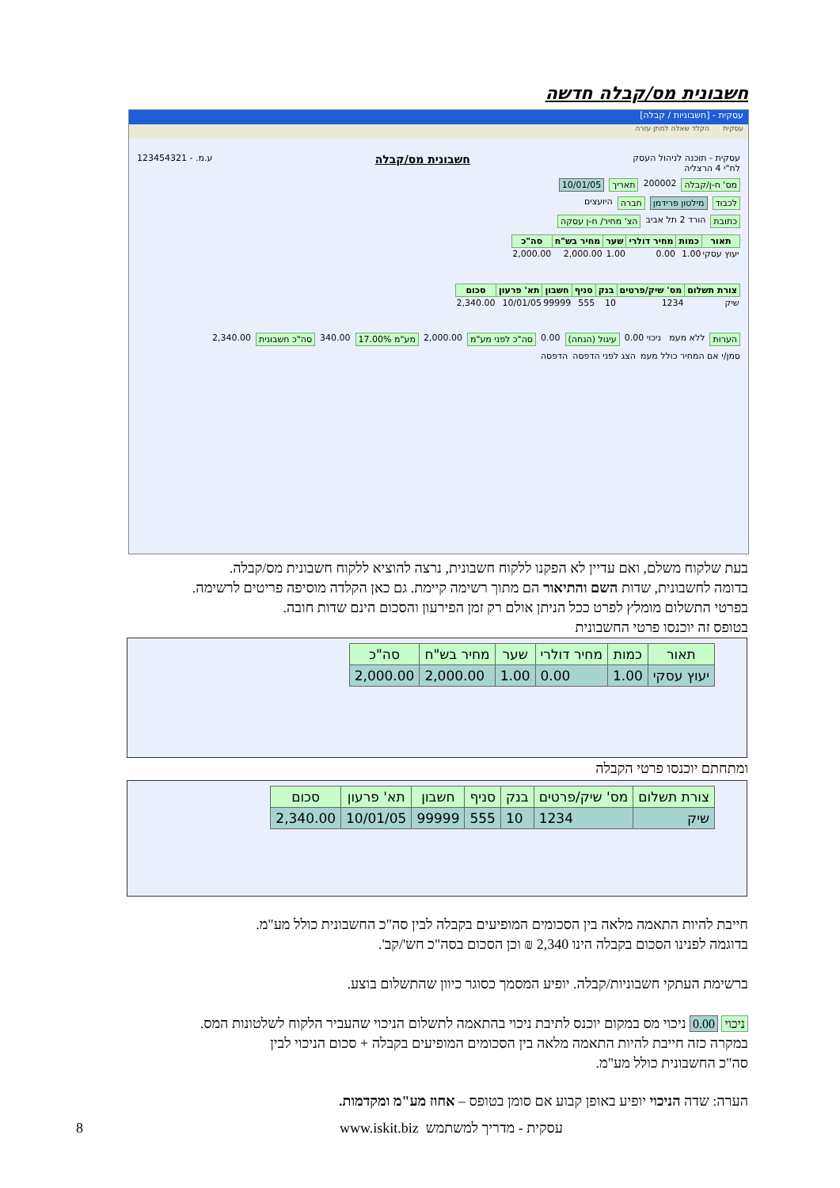חשבונית מס/קבלה חדשה
עסקית - [חשבוניות / קבלה]
עסקית הקלד שאלה למתן עזרה
עסקית - תוכנה לניהול העסק
לח"י 4 הרצליה חשבונית מס/קבלה ע.מ. - 123454321
מס' ח-ן/קבלה 200002 תאריך 10/01/05
לכבוד מילטון פרידמן חברה היועצים
כתובת הורד 2 תל אביב הצ' מחיר/ ח-ן עסקה
| תאור | כמות | מחיר דולרי | שער | מחיר בש"ח | סה"כ |
| --- | --- | --- | --- | --- | --- |
| יעוץ עסקי | 1.00 | 0.00 | 1.00 | 2,000.00 | 2,000.00 |
| צורת תשלום | מס' שיק/פרטים | בנק | סניף | חשבון | תא' פרעון | סכום |
| --- | --- | --- | --- | --- | --- | --- |
| שיק | 1234 | 10 | 555 | 99999 | 10/01/05 | 2,340.00 |
הערות ללא מעמ ניכוי 0.00 עיגול (הנחה) 0.00 סה"כ לפני מע"מ 2,000.00 מע"מ 17.00% 340.00 סה"כ חשבונית 2,340.00
סמן/י אם המחיר כולל מעמ הצג לפני הדפסה הדפסה
בעת שלקוח משלם, ואם עדיין לא הפקנו ללקוח חשבונית, נרצה להוציא ללקוח חשבונית מס/קבלה.
בדומה לחשבונית, שדות השם והתיאור הם מתוך רשימה קיימת. גם כאן הקלדה מוסיפה פריטים לרשימה.
בפרטי התשלום מומלץ לפרט ככל הניתן אולם רק זמן הפירעון והסכום הינם שדות חובה.
בטופס זה יוכנסו פרטי החשבונית
| תאור | כמות | מחיר דולרי | שער | מחיר בש"ח | סה"כ |
| --- | --- | --- | --- | --- | --- |
| יעוץ עסקי | 1.00 | 0.00 | 1.00 | 2,000.00 | 2,000.00 |
ומתחתם יוכנסו פרטי הקבלה
| צורת תשלום | מס' שיק/פרטים | בנק | סניף | חשבון | תא' פרעון | סכום |
| --- | --- | --- | --- | --- | --- | --- |
| שיק | 1234 | 10 | 555 | 99999 | 10/01/05 | 2,340.00 |
חייבת להיות התאמה מלאה בין הסכומים המופיעים בקבלה לבין סה"כ החשבונית כולל מע"מ.
בדוגמה לפנינו הסכום בקבלה הינו 2,340 ₪ וכן הסכום בסה"כ חש'/קב'.
ברשימת העתקי חשבוניות/קבלה. יופיע המסמך כסוגר כיוון שהתשלום בוצע.
ניכוי 0.00 ניכוי מס במקום יוכנס לתיבת ניכוי בהתאמה לתשלום הניכוי שהעביר הלקוח לשלטונות המס.
במקרה כזה חייבת להיות התאמה מלאה בין הסכומים המופיעים בקבלה + סכום הניכוי לבין
סה"כ החשבונית כולל מע"מ.
הערה: שדה הניכוי יופיע באופן קבוע אם סומן בטופס – אחוז מע"מ ומקדמות.
עסקית - מדריך למשתמש www.iskit.biz
8